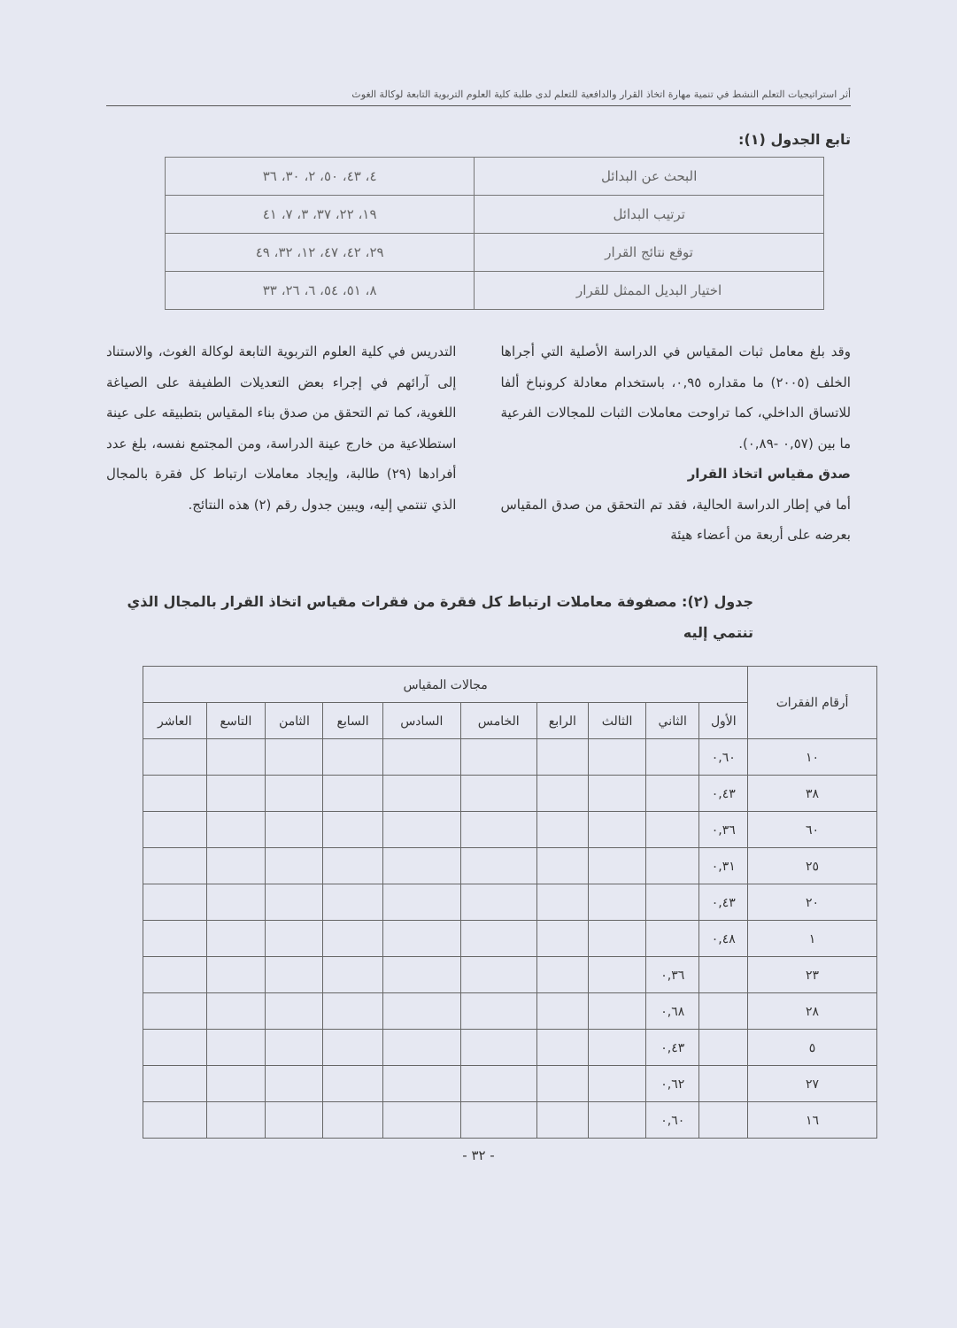أثر استراتيجيات التعلم النشط في تنمية مهارة اتخاذ القرار والدافعية للتعلم لدى طلبة كلية العلوم التربوية التابعة لوكالة الغوث
تابع الجدول (١):
| البحث عن البدائل | ٤، ٤٣، ٥٠، ٢، ٣٠، ٣٦ |
| ترتيب البدائل | ١٩، ٢٢، ٣٧، ٣، ٧، ٤١ |
| توقع نتائج القرار | ٢٩، ٤٢، ٤٧، ١٢، ٣٢، ٤٩ |
| اختيار البديل الممثل للقرار | ٨، ٥١، ٥٤، ٦، ٢٦، ٣٣ |
وقد بلغ معامل ثبات المقياس في الدراسة الأصلية التي أجراها الخلف (٢٠٠٥) ما مقداره ٠,٩٥، باستخدام معادلة كرونباخ ألفا للاتساق الداخلي، كما تراوحت معاملات الثبات للمجالات الفرعية ما بين (٠,٥٧ -٠,٨٩).
صدق مقياس اتخاذ القرار
أما في إطار الدراسة الحالية، فقد تم التحقق من صدق المقياس بعرضه على أربعة من أعضاء هيئة
التدريس في كلية العلوم التربوية التابعة لوكالة الغوث، والاستناد إلى آرائهم في إجراء بعض التعديلات الطفيفة على الصياغة اللغوية، كما تم التحقق من صدق بناء المقياس بتطبيقه على عينة استطلاعية من خارج عينة الدراسة، ومن المجتمع نفسه، بلغ عدد أفرادها (٢٩) طالبة، وإيجاد معاملات ارتباط كل فقرة بالمجال الذي تنتمي إليه، ويبين جدول رقم (٢) هذه النتائج.
جدول (٢): مصفوفة معاملات ارتباط كل فقرة من فقرات مقياس اتخاذ القرار بالمجال الذي تنتمي إليه
| أرقام الفقرات | مجالات المقياس | | | | | | | | | |
| --- | --- | --- | --- | --- | --- | --- | --- | --- | --- | --- |
| | الأول | الثاني | الثالث | الرابع | الخامس | السادس | السابع | الثامن | التاسع | العاشر |
| ١٠ | ٠,٦٠ | | | | | | | | | |
| ٣٨ | ٠,٤٣ | | | | | | | | | |
| ٦٠ | ٠,٣٦ | | | | | | | | | |
| ٢٥ | ٠,٣١ | | | | | | | | | |
| ٢٠ | ٠,٤٣ | | | | | | | | | |
| ١ | ٠,٤٨ | | | | | | | | | |
| ٢٣ | | ٠,٣٦ | | | | | | | | |
| ٢٨ | | ٠,٦٨ | | | | | | | | |
| ٥ | | ٠,٤٣ | | | | | | | | |
| ٢٧ | | ٠,٦٢ | | | | | | | | |
| ١٦ | | ٠,٦٠ | | | | | | | | |
- ٣٢ -